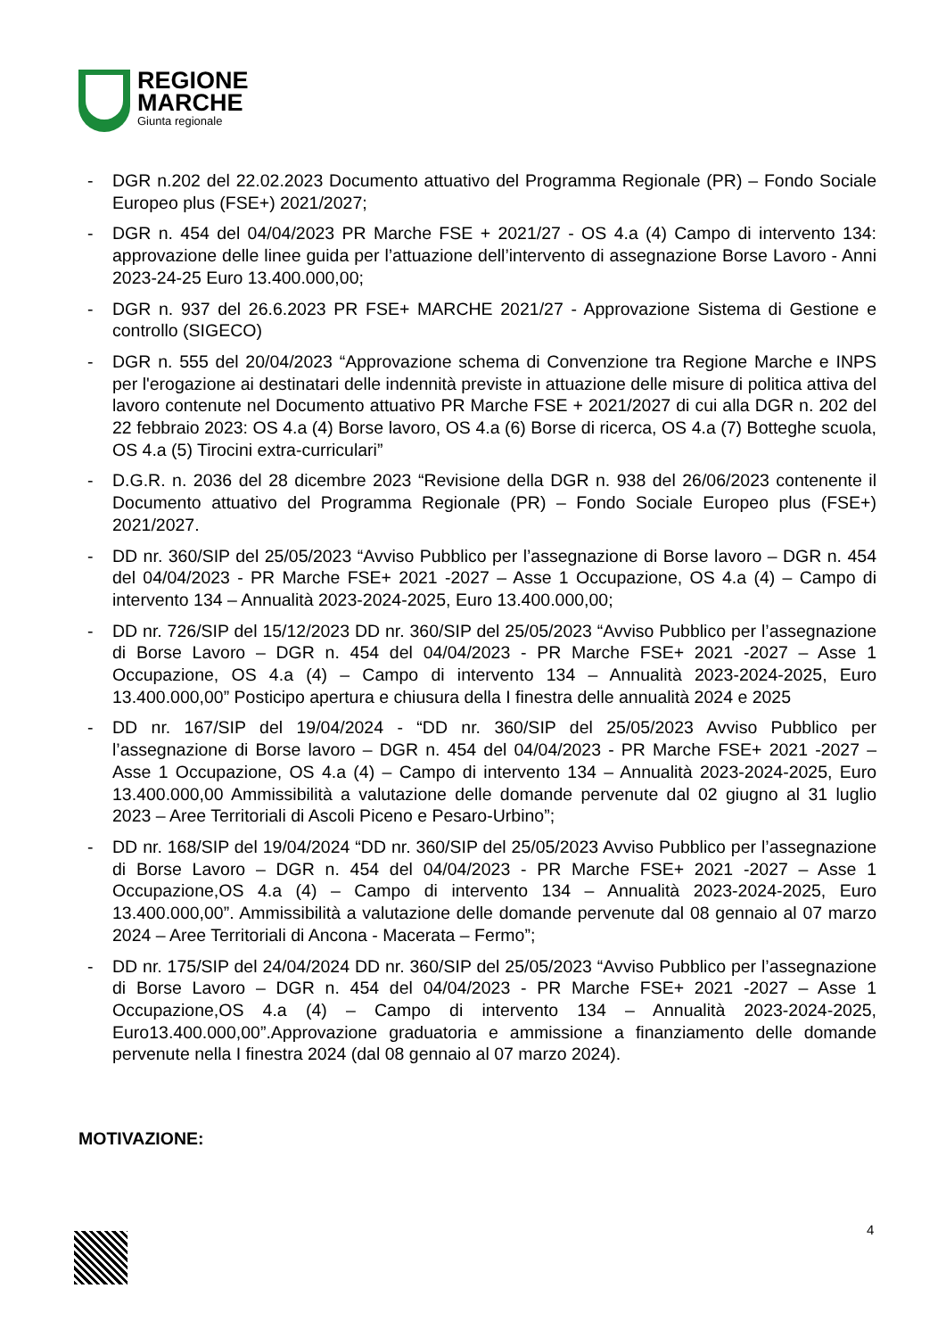REGIONE
MARCHE
Giunta regionale
- DGR n.202 del 22.02.2023 Documento attuativo del Programma Regionale (PR) – Fondo Sociale Europeo plus (FSE+) 2021/2027;
- DGR n. 454 del 04/04/2023 PR Marche FSE + 2021/27 - OS 4.a (4) Campo di intervento 134: approvazione delle linee guida per l’attuazione dell’intervento di assegnazione Borse Lavoro - Anni 2023-24-25 Euro 13.400.000,00;
- DGR n. 937 del 26.6.2023 PR FSE+ MARCHE 2021/27 - Approvazione Sistema di Gestione e controllo (SIGECO)
- DGR n. 555 del 20/04/2023 “Approvazione schema di Convenzione tra Regione Marche e INPS per l'erogazione ai destinatari delle indennità previste in attuazione delle misure di politica attiva del lavoro contenute nel Documento attuativo PR Marche FSE + 2021/2027 di cui alla DGR n. 202 del 22 febbraio 2023: OS 4.a (4) Borse lavoro, OS 4.a (6) Borse di ricerca, OS 4.a (7) Botteghe scuola, OS 4.a (5) Tirocini extra-curriculari”
- D.G.R. n. 2036 del 28 dicembre 2023 “Revisione della DGR n. 938 del 26/06/2023 contenente il Documento attuativo del Programma Regionale (PR) – Fondo Sociale Europeo plus (FSE+) 2021/2027.
- DD nr. 360/SIP del 25/05/2023 “Avviso Pubblico per l’assegnazione di Borse lavoro – DGR n. 454 del 04/04/2023 - PR Marche FSE+ 2021 -2027 – Asse 1 Occupazione, OS 4.a (4) – Campo di intervento 134 – Annualità 2023-2024-2025, Euro 13.400.000,00;
- DD nr. 726/SIP del 15/12/2023 DD nr. 360/SIP del 25/05/2023 “Avviso Pubblico per l’assegnazione di Borse Lavoro – DGR n. 454 del 04/04/2023 - PR Marche FSE+ 2021 -2027 – Asse 1 Occupazione, OS 4.a (4) – Campo di intervento 134 – Annualità 2023-2024-2025, Euro 13.400.000,00” Posticipo apertura e chiusura della I finestra delle annualità 2024 e 2025
- DD nr. 167/SIP del 19/04/2024 - “DD nr. 360/SIP del 25/05/2023 Avviso Pubblico per l’assegnazione di Borse lavoro – DGR n. 454 del 04/04/2023 - PR Marche FSE+ 2021 -2027 – Asse 1 Occupazione, OS 4.a (4) – Campo di intervento 134 – Annualità 2023-2024-2025, Euro 13.400.000,00 Ammissibilità a valutazione delle domande pervenute dal 02 giugno al 31 luglio 2023 – Aree Territoriali di Ascoli Piceno e Pesaro-Urbino”;
- DD nr. 168/SIP del 19/04/2024 “DD nr. 360/SIP del 25/05/2023 Avviso Pubblico per l’assegnazione di Borse Lavoro – DGR n. 454 del 04/04/2023 - PR Marche FSE+ 2021 -2027 – Asse 1 Occupazione,OS 4.a (4) – Campo di intervento 134 – Annualità 2023-2024-2025, Euro 13.400.000,00”. Ammissibilità a valutazione delle domande pervenute dal 08 gennaio al 07 marzo 2024 – Aree Territoriali di Ancona - Macerata – Fermo”;
- DD nr. 175/SIP del 24/04/2024 DD nr. 360/SIP del 25/05/2023 “Avviso Pubblico per l’assegnazione di Borse Lavoro – DGR n. 454 del 04/04/2023 - PR Marche FSE+ 2021 -2027 – Asse 1 Occupazione,OS 4.a (4) – Campo di intervento 134 – Annualità 2023-2024-2025, Euro13.400.000,00”.Approvazione graduatoria e ammissione a finanziamento delle domande pervenute nella I finestra 2024 (dal 08 gennaio al 07 marzo 2024).
MOTIVAZIONE:
4